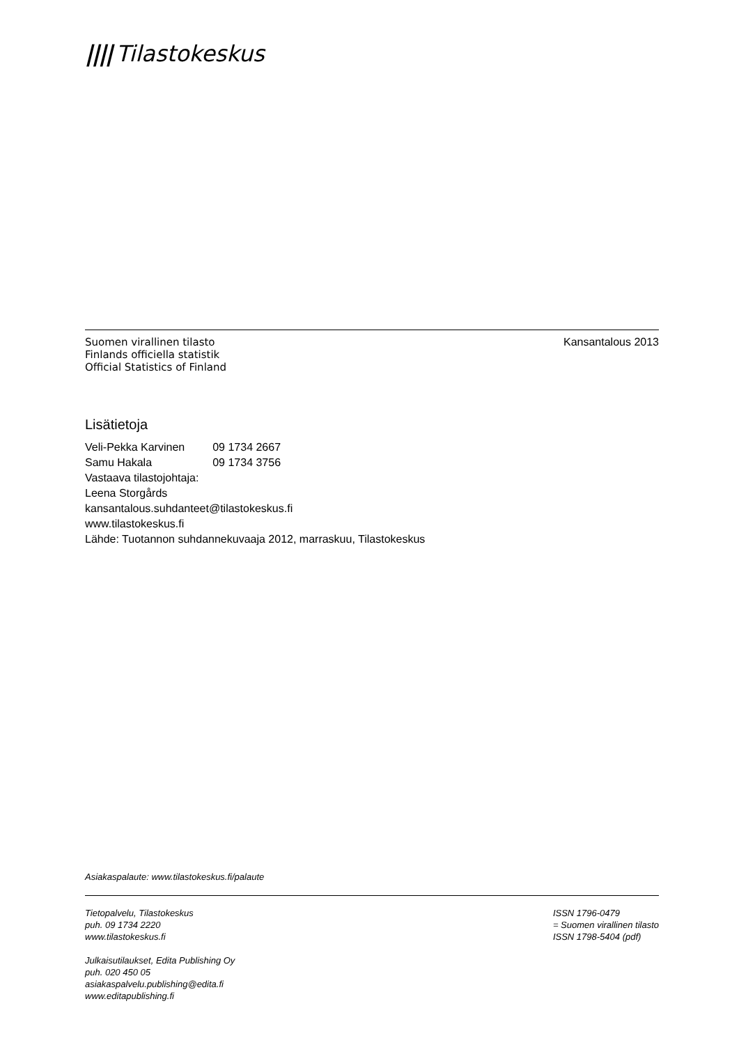|||| Tilastokeskus
Suomen virallinen tilasto
Finlands officiella statistik
Official Statistics of Finland
Kansantalous 2013
Lisätietoja
| Veli-Pekka Karvinen | 09 1734 2667 |
| Samu Hakala | 09 1734 3756 |
Vastaava tilastojohtaja:
Leena Storgårds
kansantalous.suhdanteet@tilastokeskus.fi
www.tilastokeskus.fi
Lähde: Tuotannon suhdannekuvaaja 2012, marraskuu, Tilastokeskus
Asiakaspalaute: www.tilastokeskus.fi/palaute
Tietopalvelu, Tilastokeskus
puh. 09 1734 2220
www.tilastokeskus.fi
Julkaisutilaukset, Edita Publishing Oy
puh. 020 450 05
asiakaspalvelu.publishing@edita.fi
www.editapublishing.fi
ISSN 1796-0479
= Suomen virallinen tilasto
ISSN 1798-5404 (pdf)